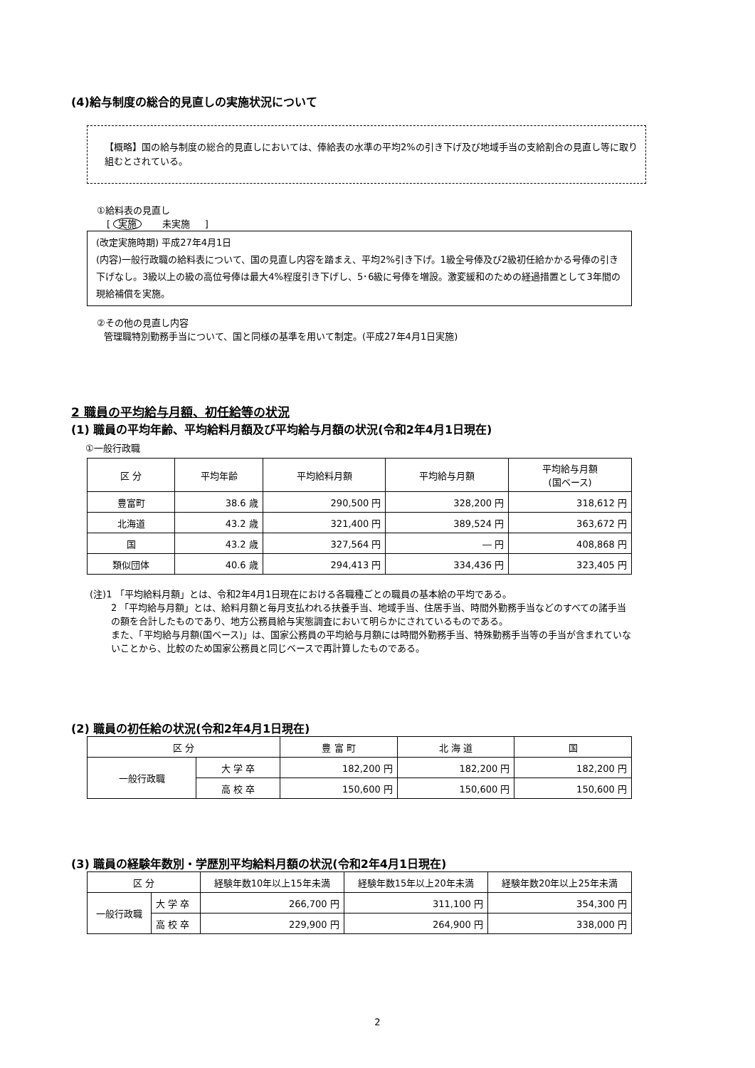(4)給与制度の総合的見直しの実施状況について
【概略】国の給与制度の総合的見直しにおいては、俸給表の水準の平均2%の引き下げ及び地域手当の支給割合の見直し等に取り組むとされている。
①給料表の見直し
[ 実施 未実施 ]
(改定実施時期) 平成27年4月1日
(内容)一般行政職の給料表について、国の見直し内容を踏まえ、平均2%引き下げ。1級全号俸及び2級初任給かかる号俸の引き下げなし。3級以上の級の高位号俸は最大4%程度引き下げし、5･6級に号俸を増設。激変緩和のための経過措置として3年間の現給補償を実施。
②その他の見直し内容
管理職特別勤務手当について、国と同様の基準を用いて制定。(平成27年4月1日実施)
2 職員の平均給与月額、初任給等の状況
(1) 職員の平均年齢、平均給料月額及び平均給与月額の状況(令和2年4月1日現在)
①一般行政職
| 区 分 | 平均年齢 | 平均給料月額 | 平均給与月額 | 平均給与月額 (国ベース) |
| --- | --- | --- | --- | --- |
| 豊富町 | 38.6 歳 | 290,500 円 | 328,200 円 | 318,612 円 |
| 北海道 | 43.2 歳 | 321,400 円 | 389,524 円 | 363,672 円 |
| 国 | 43.2 歳 | 327,564 円 | ― 円 | 408,868 円 |
| 類似団体 | 40.6 歳 | 294,413 円 | 334,436 円 | 323,405 円 |
(注)1 「平均給料月額」とは、令和2年4月1日現在における各職種ごとの職員の基本給の平均である。
2 「平均給与月額」とは、給料月額と毎月支払われる扶養手当、地域手当、住居手当、時間外勤務手当などのすべての諸手当の額を合計したものであり、地方公務員給与実態調査において明らかにされているものである。
また、「平均給与月額(国ベース)」は、国家公務員の平均給与月額には時間外勤務手当、特殊勤務手当等の手当が含まれていないことから、比較のため国家公務員と同じベースで再計算したものである。
(2) 職員の初任給の状況(令和2年4月1日現在)
| 区 分 | | 豊 富 町 | 北 海 道 | 国 |
| --- | --- | --- | --- | --- |
| 一般行政職 | 大 学 卒 | 182,200 円 | 182,200 円 | 182,200 円 |
| | 高 校 卒 | 150,600 円 | 150,600 円 | 150,600 円 |
(3) 職員の経験年数別・学歴別平均給料月額の状況(令和2年4月1日現在)
| 区 分 | | 経験年数10年以上15年未満 | 経験年数15年以上20年未満 | 経験年数20年以上25年未満 |
| --- | --- | --- | --- | --- |
| 一般行政職 | 大 学 卒 | 266,700 円 | 311,100 円 | 354,300 円 |
| | 高 校 卒 | 229,900 円 | 264,900 円 | 338,000 円 |
2